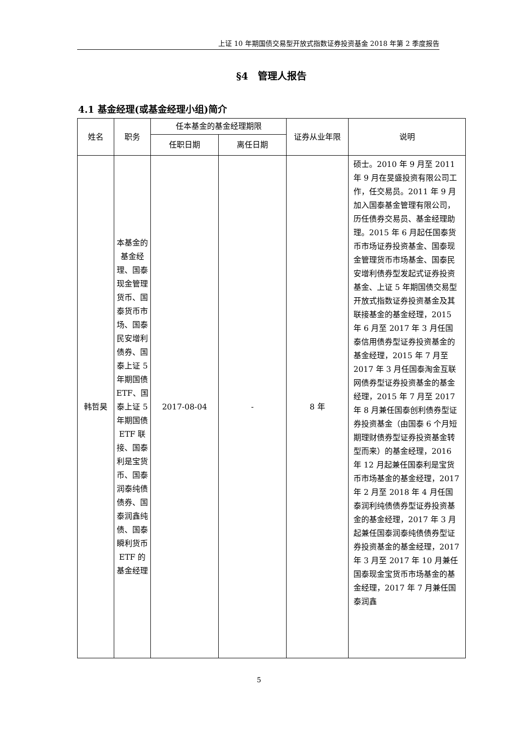上证 10 年期国债交易型开放式指数证券投资基金 2018 年第 2 季度报告
§4　管理人报告
4.1 基金经理(或基金经理小组)简介
| 姓名 | 职务 | 任本基金的基金经理期限 | | 证券从业年限 | 说明 |
| --- | --- | --- | --- | --- | --- |
| | | 任职日期 | 离任日期 | | |
| 韩哲昊 | 本基金的基金经理、国泰现金管理货币、国泰货币市场、国泰民安增利债券、国泰上证 5 年期国债 ETF、国泰上证 5 年期国债 ETF 联接、国泰利是宝货币、国泰润泰纯债债券、国泰润鑫纯债、国泰瞬利货币 ETF 的基金经理 | 2017-08-04 | - | 8 年 | 硕士。2010 年 9 月至 2011 年 9 月在旻盛投资有限公司工作，任交易员。2011 年 9 月加入国泰基金管理有限公司，历任债券交易员、基金经理助理。2015 年 6 月起任国泰货币市场证券投资基金、国泰现金管理货币市场基金、国泰民安增利债券型发起式证券投资基金、上证 5 年期国债交易型开放式指数证券投资基金及其联接基金的基金经理，2015 年 6 月至 2017 年 3 月任国泰信用债券型证券投资基金的基金经理，2015 年 7 月至 2017 年 3 月任国泰淘金互联网债券型证券投资基金的基金经理，2015 年 7 月至 2017 年 8 月兼任国泰创利债券型证券投资基金（由国泰 6 个月短期理财债券型证券投资基金转型而来）的基金经理，2016 年 12 月起兼任国泰利是宝货币市场基金的基金经理，2017 年 2 月至 2018 年 4 月任国泰润利纯债债券型证券投资基金的基金经理，2017 年 3 月起兼任国泰润泰纯债债券型证券投资基金的基金经理，2017 年 3 月至 2017 年 10 月兼任国泰现金宝货币市场基金的基金经理，2017 年 7 月兼任国泰润鑫 |
5